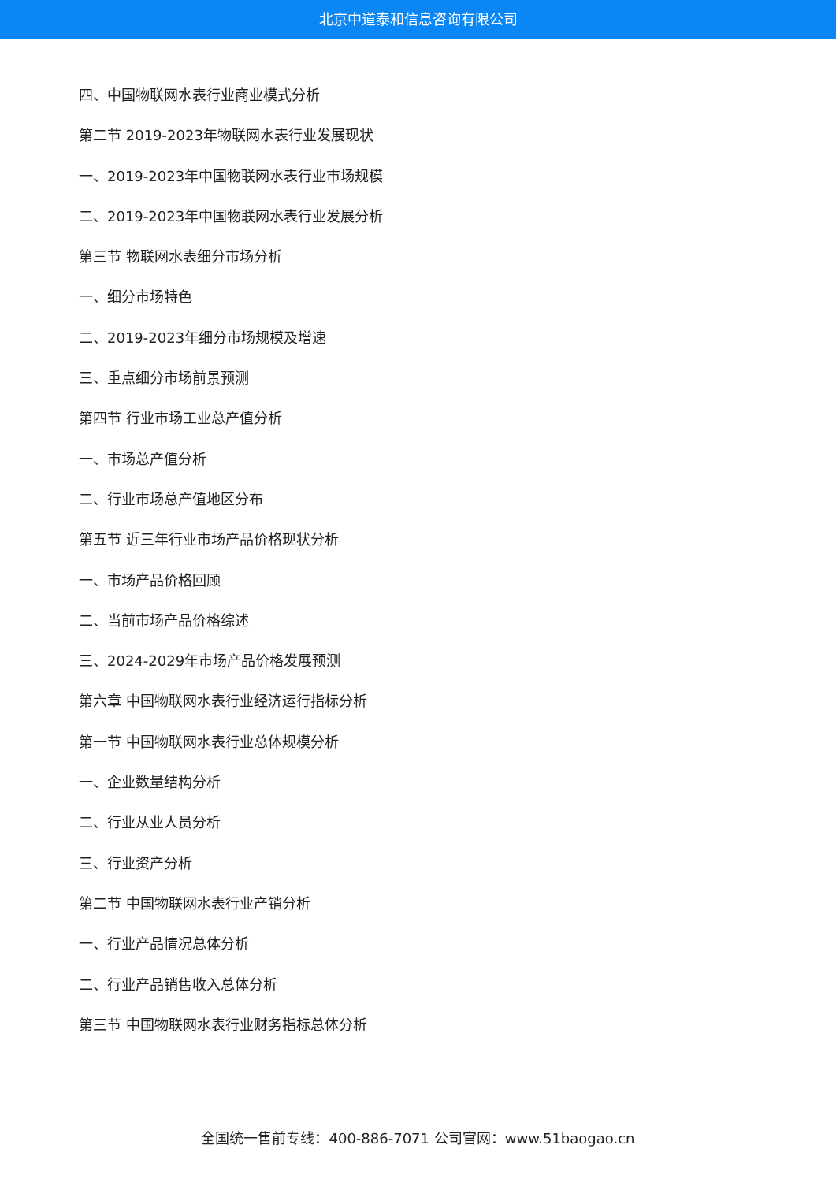北京中道泰和信息咨询有限公司
四、中国物联网水表行业商业模式分析
第二节 2019-2023年物联网水表行业发展现状
一、2019-2023年中国物联网水表行业市场规模
二、2019-2023年中国物联网水表行业发展分析
第三节 物联网水表细分市场分析
一、细分市场特色
二、2019-2023年细分市场规模及增速
三、重点细分市场前景预测
第四节 行业市场工业总产值分析
一、市场总产值分析
二、行业市场总产值地区分布
第五节 近三年行业市场产品价格现状分析
一、市场产品价格回顾
二、当前市场产品价格综述
三、2024-2029年市场产品价格发展预测
第六章 中国物联网水表行业经济运行指标分析
第一节 中国物联网水表行业总体规模分析
一、企业数量结构分析
二、行业从业人员分析
三、行业资产分析
第二节 中国物联网水表行业产销分析
一、行业产品情况总体分析
二、行业产品销售收入总体分析
第三节 中国物联网水表行业财务指标总体分析
全国统一售前专线：400-886-7071 公司官网：www.51baogao.cn